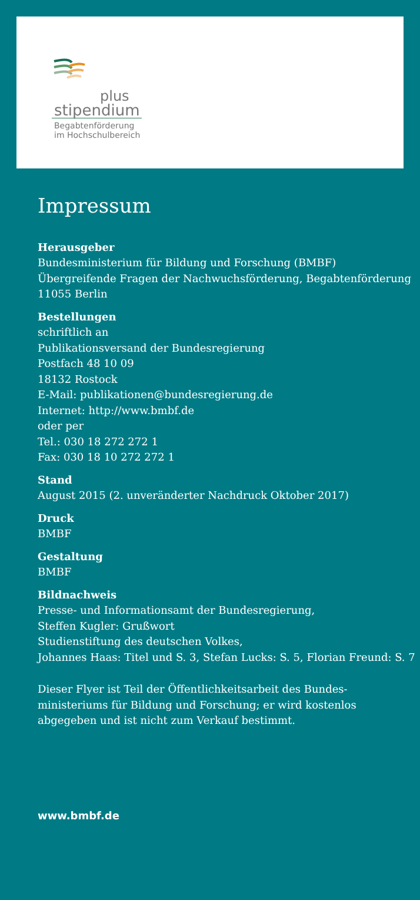plus
stipendium
Begabtenförderung
im Hochschulbereich
Impressum
Herausgeber
Bundesministerium für Bildung und Forschung (BMBF)
Übergreifende Fragen der Nachwuchsförderung, Begabtenförderung
11055 Berlin
Bestellungen
schriftlich an
Publikationsversand der Bundesregierung
Postfach 48 10 09
18132 Rostock
E-Mail: publikationen@bundesregierung.de
Internet: http://www.bmbf.de
oder per
Tel.: 030 18 272 272 1
Fax: 030 18 10 272 272 1
Stand
August 2015 (2. unveränderter Nachdruck Oktober 2017)
Druck
BMBF
Gestaltung
BMBF
Bildnachweis
Presse- und Informationsamt der Bundesregierung,
Steffen Kugler: Grußwort
Studienstiftung des deutschen Volkes,
Johannes Haas: Titel und S. 3, Stefan Lucks: S. 5, Florian Freund: S. 7
Dieser Flyer ist Teil der Öffentlichkeitsarbeit des Bundes-
ministeriums für Bildung und Forschung; er wird kostenlos
abgegeben und ist nicht zum Verkauf bestimmt.
www.bmbf.de